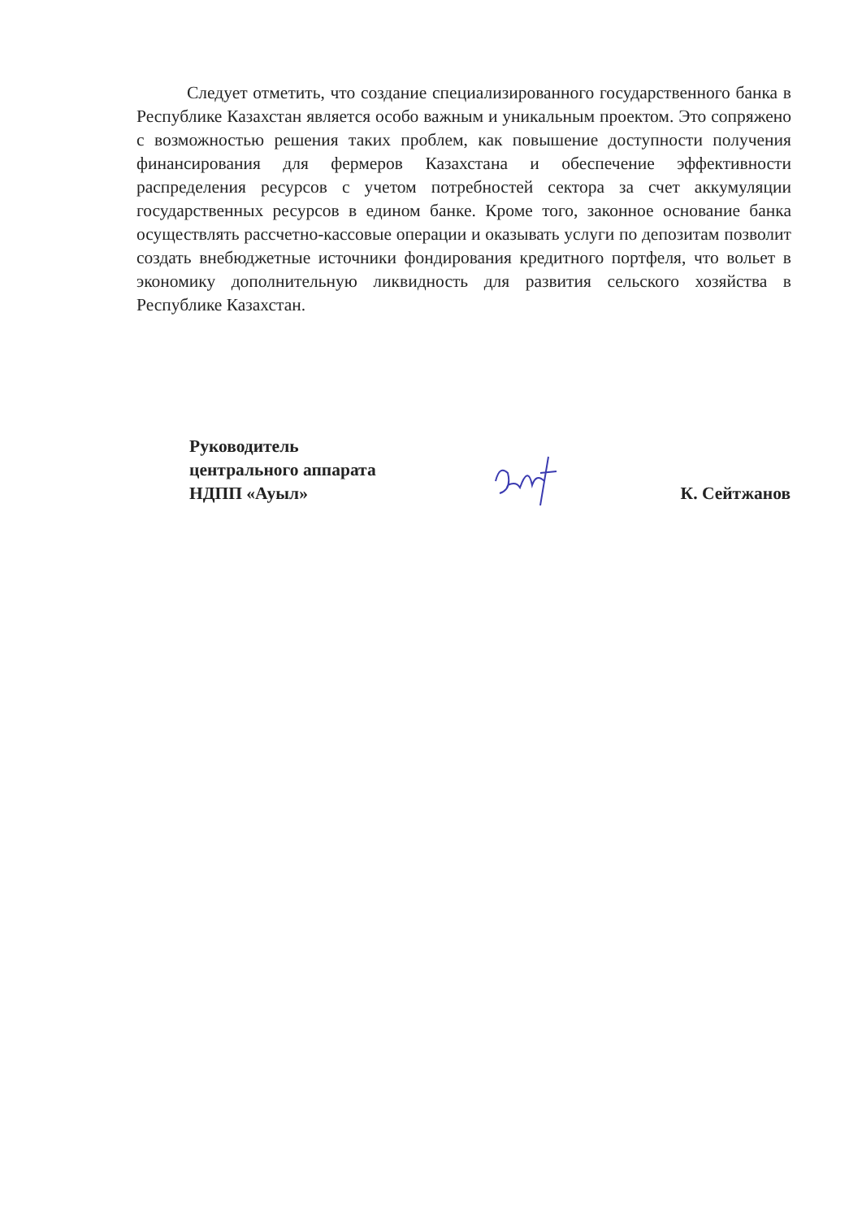Следует отметить, что создание специализированного государственного банка в Республике Казахстан является особо важным и уникальным проектом. Это сопряжено с возможностью решения таких проблем, как повышение доступности получения финансирования для фермеров Казахстана и обеспечение эффективности распределения ресурсов с учетом потребностей сектора за счет аккумуляции государственных ресурсов в едином банке. Кроме того, законное основание банка осуществлять рассчетно-кассовые операции и оказывать услуги по депозитам позволит создать внебюджетные источники фондирования кредитного портфеля, что вольет в экономику дополнительную ликвидность для развития сельского хозяйства в Республике Казахстан.
Руководитель
центрального аппарата
НДПП «Ауыл»
К. Сейтжанов